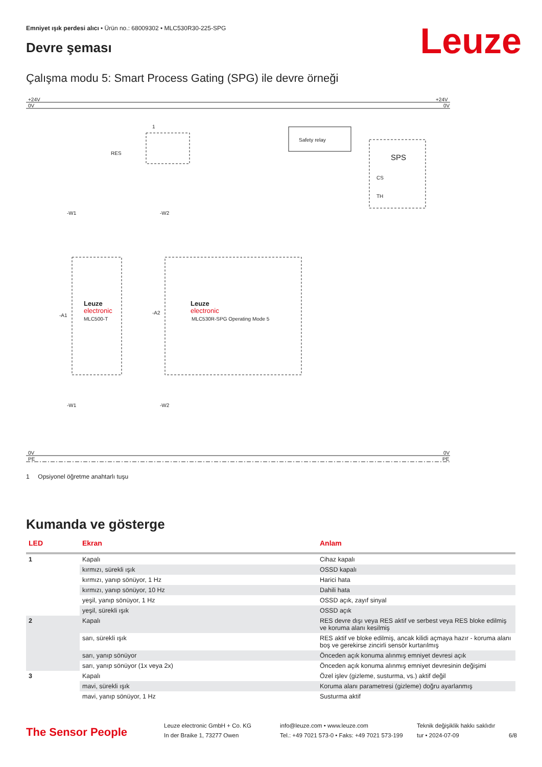Emniyet ışık perdesi alıcı • Ürün no.: 68009302 • MLC530R30-225-SPG
Devre şeması Leuze
Çalışma modu 5: Smart Process Gating (SPG) ile devre örneği
+24V
0V
0V
PE
+24V
0V
0V
PE
Safety relay
SPS
CS
TH
RES
1
-W1
-W2
-A1
-A2
Leuze
electronic
MLC500-T
Leuze
electronic
MLC530R-SPG Operating Mode 5
-W1
-W2
1 Opsiyonel öğretme anahtarlı tuşu
Kumanda ve gösterge
| LED | Ekran | Anlam |
| --- | --- | --- |
| 1 | Kapalı | Cihaz kapalı |
| | kırmızı, sürekli ışık | OSSD kapalı |
| | kırmızı, yanıp sönüyor, 1 Hz | Harici hata |
| | kırmızı, yanıp sönüyor, 10 Hz | Dahili hata |
| | yeşil, yanıp sönüyor, 1 Hz | OSSD açık, zayıf sinyal |
| | yeşil, sürekli ışık | OSSD açık |
| 2 | Kapalı | RES devre dışı veya RES aktif ve serbest veya RES bloke edilmiş ve koruma alanı kesilmiş |
| | sarı, sürekli ışık | RES aktif ve bloke edilmiş, ancak kilidi açmaya hazır - koruma alanı boş ve gerekirse zincirli sensör kurtarılmış |
| | sarı, yanıp sönüyor | Önceden açık konuma alınmış emniyet devresi açık |
| | sarı, yanıp sönüyor (1x veya 2x) | Önceden açık konuma alınmış emniyet devresinin değişimi |
| 3 | Kapalı | Özel işlev (gizleme, susturma, vs.) aktif değil |
| | mavi, sürekli ışık | Koruma alanı parametresi (gizleme) doğru ayarlanmış |
| | mavi, yanıp sönüyor, 1 Hz | Susturma aktif |
The Sensor People
Leuze electronic GmbH + Co. KG
In der Braike 1, 73277 Owen
info@leuze.com • www.leuze.com
Tel.: +49 7021 573-0 • Faks: +49 7021 573-199
Teknik değişiklik hakkı saklıdır
tur • 2024-07-09
6/8